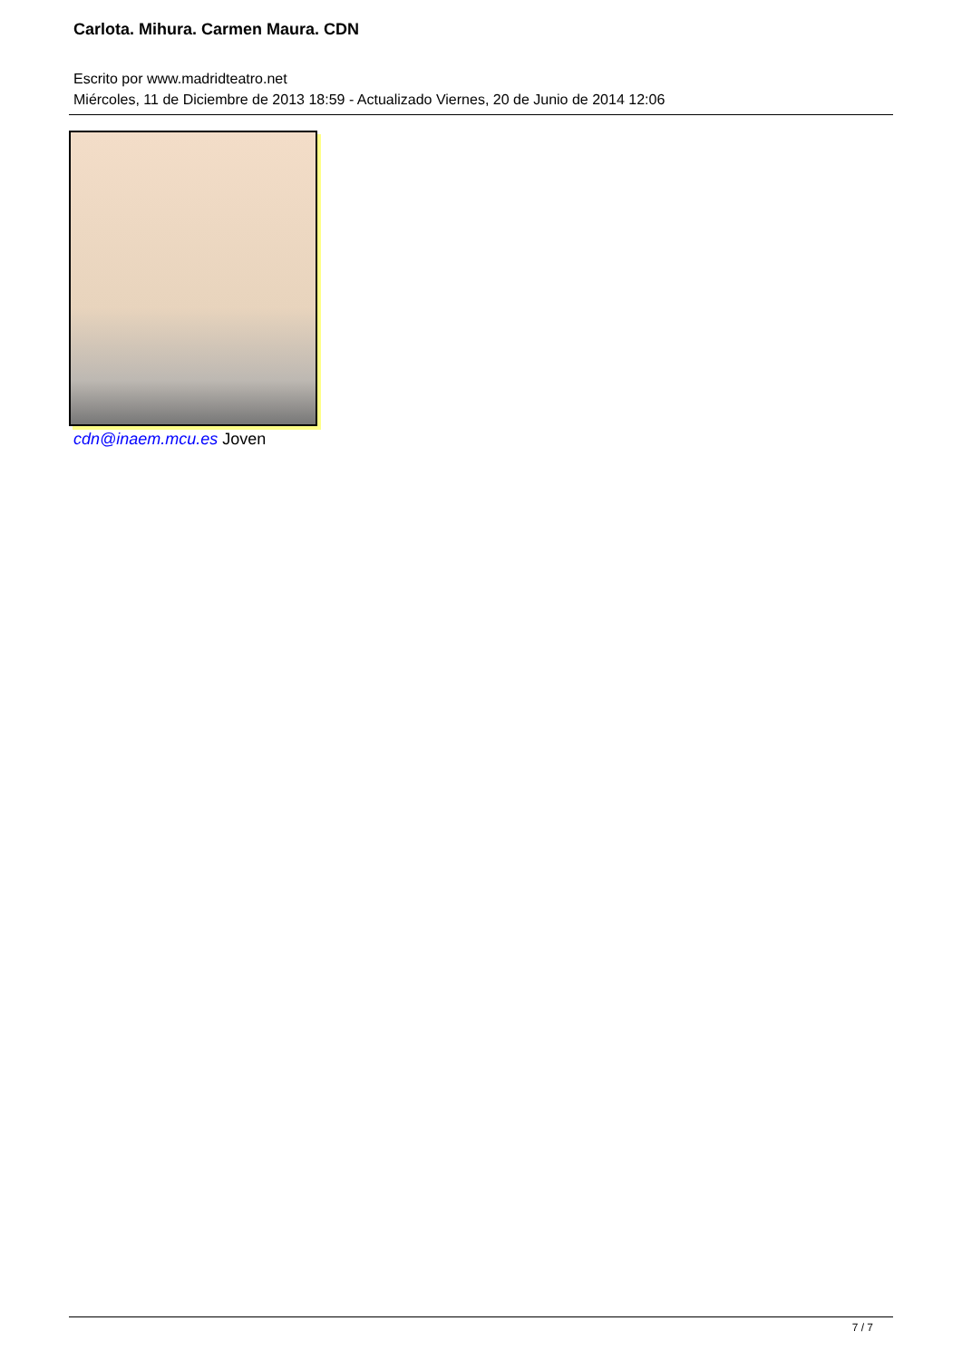Carlota. Mihura. Carmen Maura. CDN
Escrito por www.madridteatro.net
Miércoles, 11 de Diciembre de 2013 18:59 - Actualizado Viernes, 20 de Junio de 2014 12:06
cdn@inaem.mcu.es Joven
7 / 7